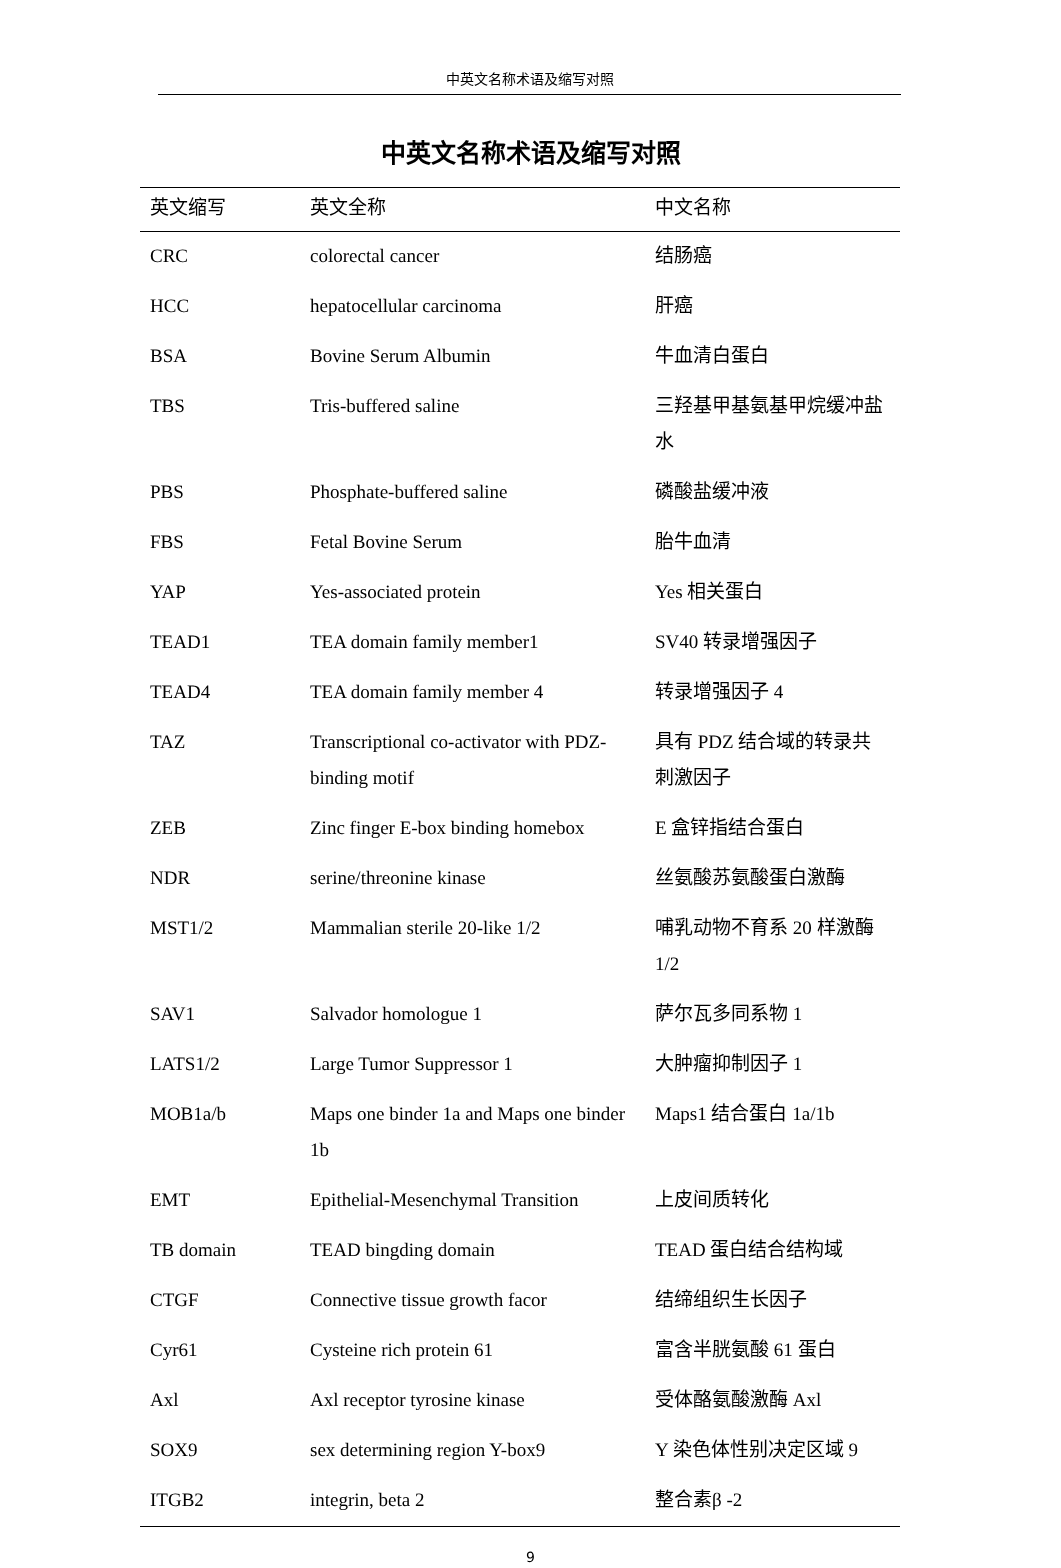中英文名称术语及缩写对照
中英文名称术语及缩写对照
| 英文缩写 | 英文全称 | 中文名称 |
| --- | --- | --- |
| CRC | colorectal cancer | 结肠癌 |
| HCC | hepatocellular carcinoma | 肝癌 |
| BSA | Bovine Serum Albumin | 牛血清白蛋白 |
| TBS | Tris-buffered saline | 三羟基甲基氨基甲烷缓冲盐水 |
| PBS | Phosphate-buffered saline | 磷酸盐缓冲液 |
| FBS | Fetal Bovine Serum | 胎牛血清 |
| YAP | Yes-associated protein | Yes 相关蛋白 |
| TEAD1 | TEA domain family member1 | SV40 转录增强因子 |
| TEAD4 | TEA domain family member 4 | 转录增强因子 4 |
| TAZ | Transcriptional co-activator with PDZ-binding motif | 具有 PDZ 结合域的转录共刺激因子 |
| ZEB | Zinc finger E-box binding homebox | E 盒锌指结合蛋白 |
| NDR | serine/threonine kinase | 丝氨酸苏氨酸蛋白激酶 |
| MST1/2 | Mammalian sterile 20-like 1/2 | 哺乳动物不育系 20 样激酶 1/2 |
| SAV1 | Salvador homologue 1 | 萨尔瓦多同系物 1 |
| LATS1/2 | Large Tumor Suppressor 1 | 大肿瘤抑制因子 1 |
| MOB1a/b | Maps one binder 1a and Maps one binder 1b | Maps1 结合蛋白 1a/1b |
| EMT | Epithelial-Mesenchymal Transition | 上皮间质转化 |
| TB domain | TEAD bingding domain | TEAD 蛋白结合结构域 |
| CTGF | Connective tissue growth facor | 结缔组织生长因子 |
| Cyr61 | Cysteine rich protein 61 | 富含半胱氨酸 61 蛋白 |
| Axl | Axl receptor tyrosine kinase | 受体酪氨酸激酶 Axl |
| SOX9 | sex determining region Y-box9 | Y 染色体性别决定区域 9 |
| ITGB2 | integrin, beta 2 | 整合素β -2 |
9